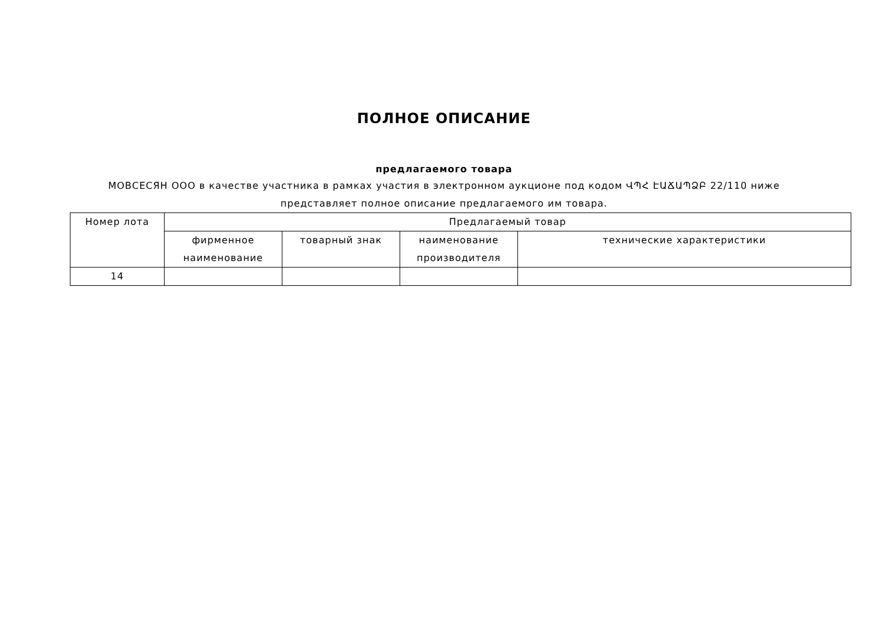ПОЛНОЕ ОПИСАНИЕ
предлагаемого товара
МОВСЕСЯН ООО в качестве участника в рамках участия в электронном аукционе под кодом ՎՊՀ ԷԱՃԱՊՁԲ 22/110 ниже представляет полное описание предлагаемого им товара.
| Номер лота | Предлагаемый товар | | | |
| --- | --- | --- | --- | --- |
| | фирменное наименование | товарный знак | наименование производителя | технические характеристики |
| 14 | | | | |